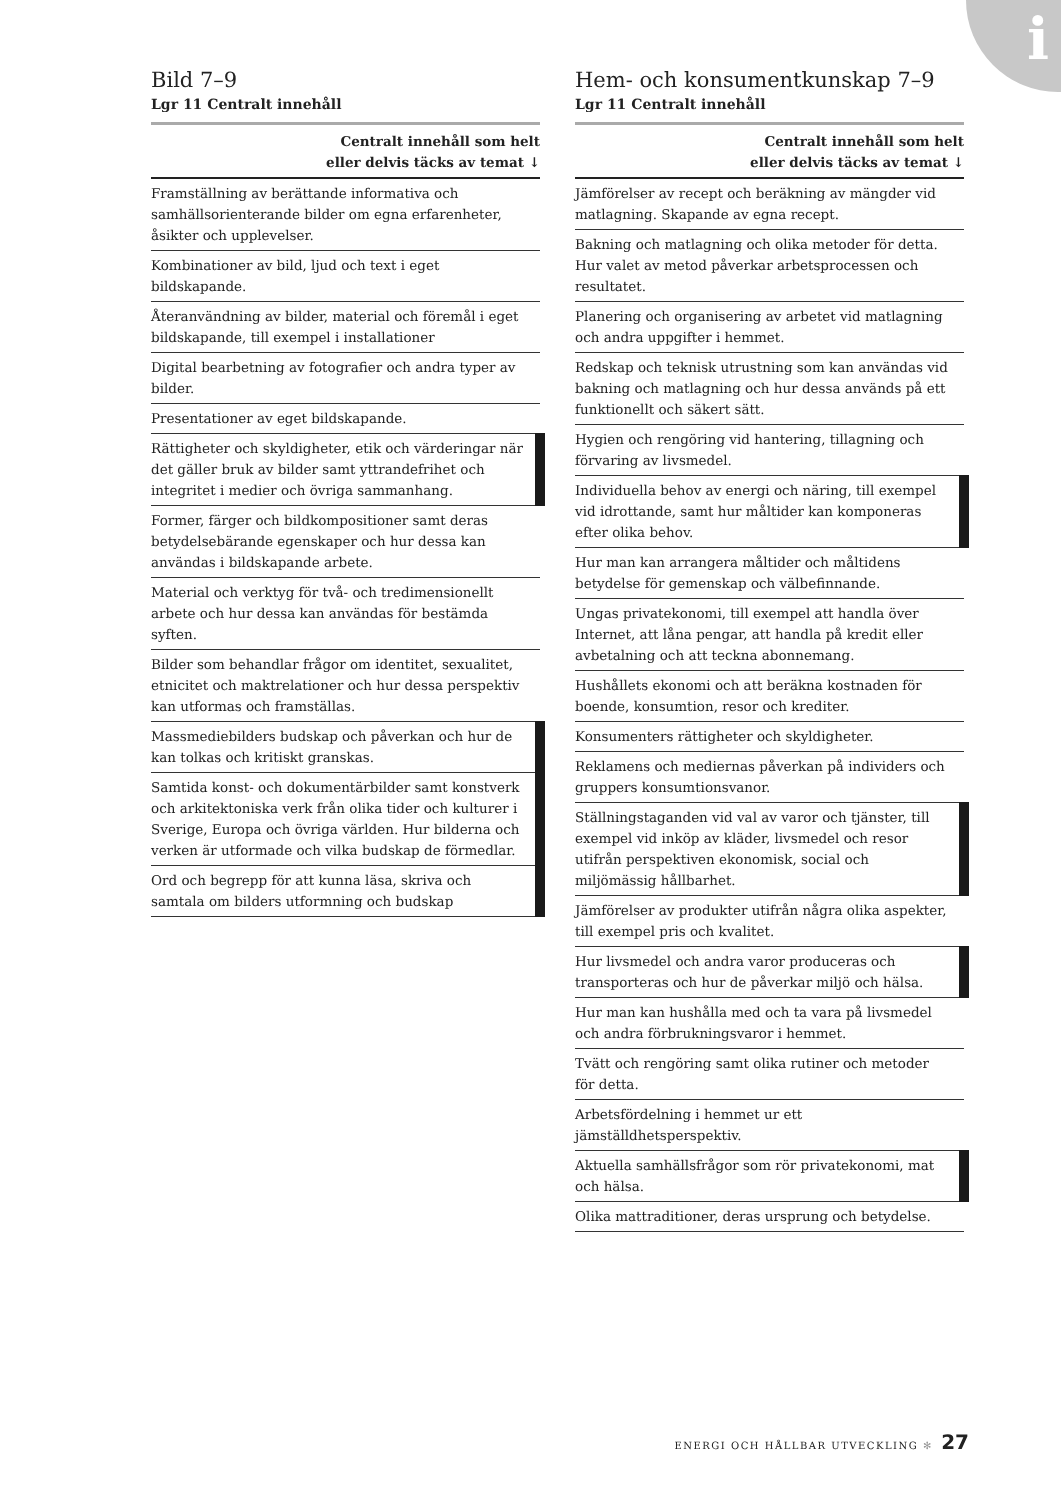i
Bild 7–9
Lgr 11 Centralt innehåll
| Centralt innehåll som helt eller delvis täcks av temat ↓ |
| --- |
| Framställning av berättande informativa och samhällsorienterande bilder om egna erfarenheter, åsikter och upplevelser. |
| Kombinationer av bild, ljud och text i eget bildskapande. |
| Återanvändning av bilder, material och föremål i eget bildskapande, till exempel i installationer |
| Digital bearbetning av fotografier och andra typer av bilder. |
| Presentationer av eget bildskapande. |
| Rättigheter och skyldigheter, etik och värderingar när det gäller bruk av bilder samt yttrandefrihet och integritet i medier och övriga sammanhang. |
| Former, färger och bildkompositioner samt deras betydelsebärande egenskaper och hur dessa kan användas i bildskapande arbete. |
| Material och verktyg för två- och tredimensionellt arbete och hur dessa kan användas för bestämda syften. |
| Bilder som behandlar frågor om identitet, sexualitet, etnicitet och maktrelationer och hur dessa perspektiv kan utformas och framställas. |
| Massmediebilders budskap och påverkan och hur de kan tolkas och kritiskt granskas. |
| Samtida konst- och dokumentärbilder samt konstverk och arkitektoniska verk från olika tider och kulturer i Sverige, Europa och övriga världen. Hur bilderna och verken är utformade och vilka budskap de förmedlar. |
| Ord och begrepp för att kunna läsa, skriva och samtala om bilders utformning och budskap |
Hem- och konsumentkunskap 7–9
Lgr 11 Centralt innehåll
| Centralt innehåll som helt eller delvis täcks av temat ↓ |
| --- |
| Jämförelser av recept och beräkning av mängder vid matlagning. Skapande av egna recept. |
| Bakning och matlagning och olika metoder för detta. Hur valet av metod påverkar arbetsprocessen och resultatet. |
| Planering och organisering av arbetet vid matlagning och andra uppgifter i hemmet. |
| Redskap och teknisk utrustning som kan användas vid bakning och matlagning och hur dessa används på ett funktionellt och säkert sätt. |
| Hygien och rengöring vid hantering, tillagning och förvaring av livsmedel. |
| Individuella behov av energi och näring, till exempel vid idrottande, samt hur måltider kan komponeras efter olika behov. |
| Hur man kan arrangera måltider och måltidens betydelse för gemenskap och välbefinnande. |
| Ungas privatekonomi, till exempel att handla över Internet, att låna pengar, att handla på kredit eller avbetalning och att teckna abonnemang. |
| Hushållets ekonomi och att beräkna kostnaden för boende, konsumtion, resor och krediter. |
| Konsumenters rättigheter och skyldigheter. |
| Reklamens och mediernas påverkan på individers och gruppers konsumtionsvanor. |
| Ställningstaganden vid val av varor och tjänster, till exempel vid inköp av kläder, livsmedel och resor utifrån perspektiven ekonomisk, social och miljömässig hållbarhet. |
| Jämförelser av produkter utifrån några olika aspekter, till exempel pris och kvalitet. |
| Hur livsmedel och andra varor produceras och transporteras och hur de påverkar miljö och hälsa. |
| Hur man kan hushålla med och ta vara på livsmedel och andra förbrukningsvaror i hemmet. |
| Tvätt och rengöring samt olika rutiner och metoder för detta. |
| Arbetsfördelning i hemmet ur ett jämställdhetsperspektiv. |
| Aktuella samhällsfrågor som rör privatekonomi, mat och hälsa. |
| Olika mattraditioner, deras ursprung och betydelse. |
ENERGI OCH HÅLLBAR UTVECKLING ✻ 27